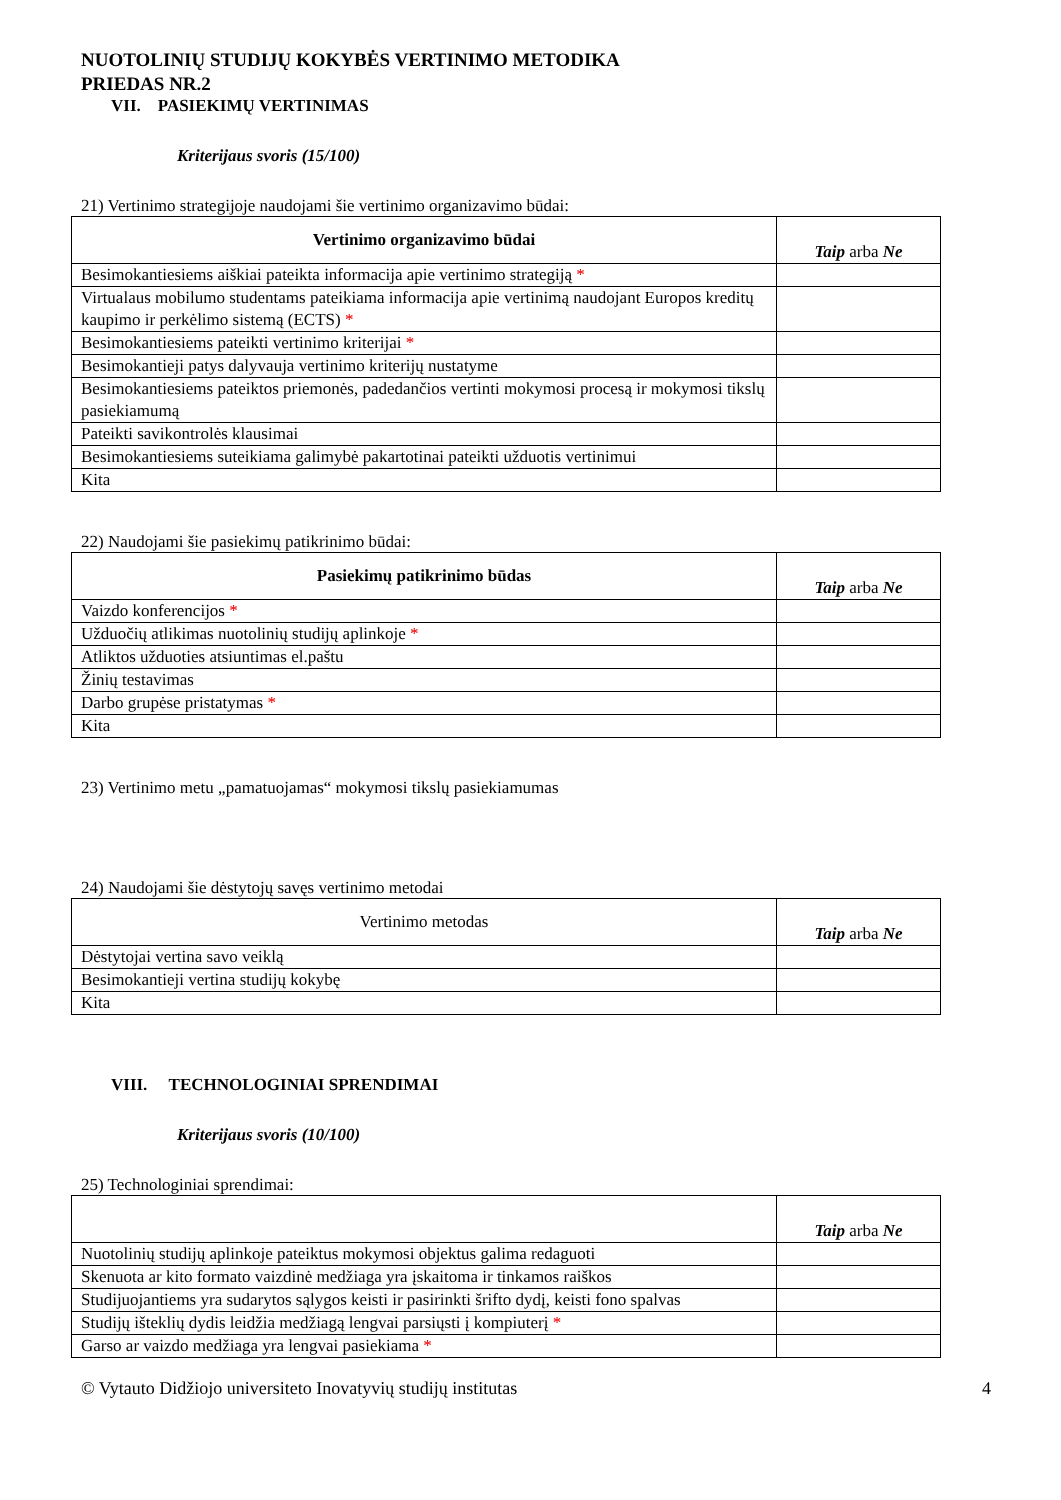NUOTOLINIŲ STUDIJŲ KOKYBĖS VERTINIMO METODIKA
PRIEDAS NR.2
VII. PASIEKIMŲ VERTINIMAS
Kriterijaus svoris (15/100)
21) Vertinimo strategijoje naudojami šie vertinimo organizavimo būdai:
| Vertinimo organizavimo būdai | Taip arba Ne |
| --- | --- |
| Besimokantiesiems aiškiai pateikta informacija apie vertinimo strategiją * | |
| Virtualaus mobilumo studentams pateikiama informacija apie vertinimą naudojant Europos kreditų kaupimo ir perkėlimo sistemą (ECTS) * | |
| Besimokantiesiems pateikti vertinimo kriterijai * | |
| Besimokantieji patys dalyvauja vertinimo kriterijų nustatyme | |
| Besimokantiesiems pateiktos priemonės, padedančios vertinti mokymosi procesą ir mokymosi tikslų pasiekiamumą | |
| Pateikti savikontrolės klausimai | |
| Besimokantiesiems suteikiama galimybė pakartotinai pateikti užduotis vertinimui | |
| Kita | |
22) Naudojami šie pasiekimų patikrinimo būdai:
| Pasiekimų patikrinimo būdas | Taip arba Ne |
| --- | --- |
| Vaizdo konferencijos * | |
| Užduočių atlikimas nuotolinių studijų aplinkoje * | |
| Atliktos užduoties atsiuntimas el.paštu | |
| Žinių testavimas | |
| Darbo grupėse pristatymas * | |
| Kita | |
23) Vertinimo metu „pamatuojamas“ mokymosi tikslų pasiekiamumas
24) Naudojami šie dėstytojų savęs vertinimo metodai
| Vertinimo metodas | Taip arba Ne |
| --- | --- |
| Dėstytojai vertina savo veiklą | |
| Besimokantieji vertina studijų kokybę | |
| Kita | |
VIII. TECHNOLOGINIAI SPRENDIMAI
Kriterijaus svoris (10/100)
25) Technologiniai sprendimai:
| | Taip arba Ne |
| --- | --- |
| Nuotolinių studijų aplinkoje pateiktus mokymosi objektus galima redaguoti | |
| Skenuota ar kito formato vaizdinė medžiaga yra įskaitoma ir tinkamos raiškos | |
| Studijuojantiems yra sudarytos sąlygos keisti ir pasirinkti šrifto dydį, keisti fono spalvas | |
| Studijų išteklių dydis leidžia medžiagą lengvai parsiųsti į kompiuterį * | |
| Garso ar vaizdo medžiaga yra lengvai pasiekiama * | |
© Vytauto Didžiojo universiteto Inovatyvių studijų institutas 4